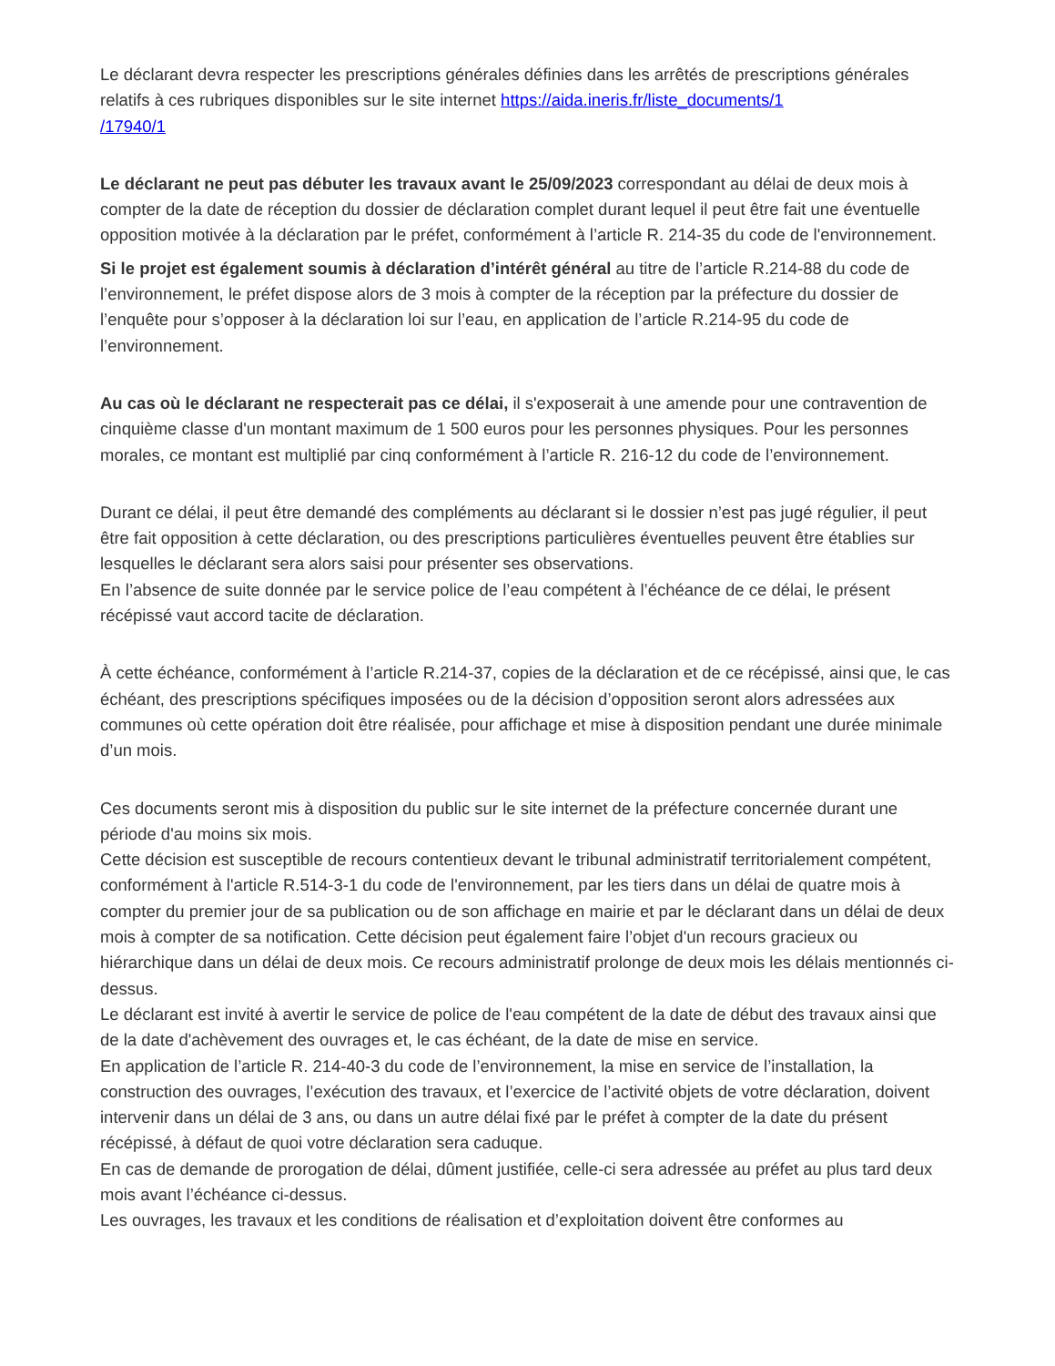Le déclarant devra respecter les prescriptions générales définies dans les arrêtés de prescriptions générales relatifs à ces rubriques disponibles sur le site internet https://aida.ineris.fr/liste_documents/1
/17940/1
Le déclarant ne peut pas débuter les travaux avant le 25/09/2023 correspondant au délai de deux mois à compter de la date de réception du dossier de déclaration complet durant lequel il peut être fait une éventuelle opposition motivée à la déclaration par le préfet, conformément à l’article R. 214-35 du code de l'environnement.
Si le projet est également soumis à déclaration d’intérêt général au titre de l’article R.214-88 du code de l’environnement, le préfet dispose alors de 3 mois à compter de la réception par la préfecture du dossier de l’enquête pour s’opposer à la déclaration loi sur l’eau, en application de l’article R.214-95 du code de l’environnement.
Au cas où le déclarant ne respecterait pas ce délai, il s'exposerait à une amende pour une contravention de cinquième classe d'un montant maximum de 1 500 euros pour les personnes physiques. Pour les personnes morales, ce montant est multiplié par cinq conformément à l’article R. 216-12 du code de l’environnement.
Durant ce délai, il peut être demandé des compléments au déclarant si le dossier n’est pas jugé régulier, il peut être fait opposition à cette déclaration, ou des prescriptions particulières éventuelles peuvent être établies sur lesquelles le déclarant sera alors saisi pour présenter ses observations.
En l’absence de suite donnée par le service police de l’eau compétent à l’échéance de ce délai, le présent récépissé vaut accord tacite de déclaration.
À cette échéance, conformément à l’article R.214-37, copies de la déclaration et de ce récépissé, ainsi que, le cas échéant, des prescriptions spécifiques imposées ou de la décision d’opposition seront alors adressées aux communes où cette opération doit être réalisée, pour affichage et mise à disposition pendant une durée minimale d’un mois.
Ces documents seront mis à disposition du public sur le site internet de la préfecture concernée durant une période d'au moins six mois.
Cette décision est susceptible de recours contentieux devant le tribunal administratif territorialement compétent, conformément à l'article R.514-3-1 du code de l'environnement, par les tiers dans un délai de quatre mois à compter du premier jour de sa publication ou de son affichage en mairie et par le déclarant dans un délai de deux mois à compter de sa notification. Cette décision peut également faire l’objet d'un recours gracieux ou hiérarchique dans un délai de deux mois. Ce recours administratif prolonge de deux mois les délais mentionnés ci-dessus.
Le déclarant est invité à avertir le service de police de l'eau compétent de la date de début des travaux ainsi que de la date d'achèvement des ouvrages et, le cas échéant, de la date de mise en service.
En application de l’article R. 214-40-3 du code de l’environnement, la mise en service de l’installation, la construction des ouvrages, l’exécution des travaux, et l’exercice de l’activité objets de votre déclaration, doivent intervenir dans un délai de 3 ans, ou dans un autre délai fixé par le préfet à compter de la date du présent récépissé, à défaut de quoi votre déclaration sera caduque.
En cas de demande de prorogation de délai, dûment justifiée, celle-ci sera adressée au préfet au plus tard deux mois avant l’échéance ci-dessus.
Les ouvrages, les travaux et les conditions de réalisation et d’exploitation doivent être conformes au